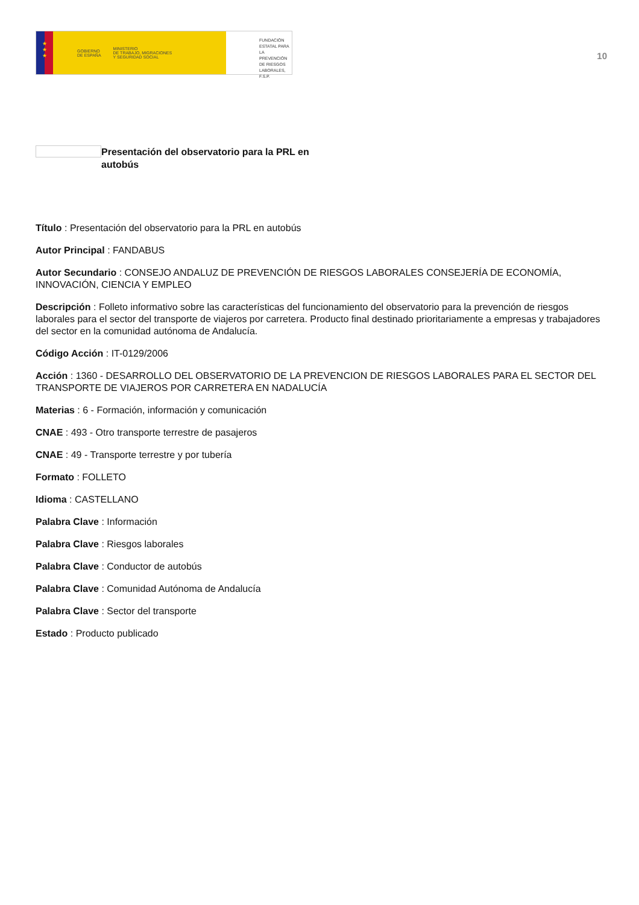★
★
★
GOBIERNO
DE ESPAÑA MINISTERIO
DE TRABAJO, MIGRACIONES
Y SEGURIDAD SOCIAL
FUNDACIÓN
ESTATAL PARA
LA PREVENCIÓN
DE RIESGOS
LABORALES, F.S.P.
10
Presentación del observatorio para la PRL en autobús
Título : Presentación del observatorio para la PRL en autobús
Autor Principal : FANDABUS
Autor Secundario : CONSEJO ANDALUZ DE PREVENCIÓN DE RIESGOS LABORALES CONSEJERÍA DE ECONOMÍA, INNOVACIÓN, CIENCIA Y EMPLEO
Descripción : Folleto informativo sobre las características del funcionamiento del observatorio para la prevención de riesgos laborales para el sector del transporte de viajeros por carretera. Producto final destinado prioritariamente a empresas y trabajadores del sector en la comunidad autónoma de Andalucía.
Código Acción : IT-0129/2006
Acción : 1360 - DESARROLLO DEL OBSERVATORIO DE LA PREVENCION DE RIESGOS LABORALES PARA EL SECTOR DEL TRANSPORTE DE VIAJEROS POR CARRETERA EN NADALUCÍA
Materias : 6 - Formación, información y comunicación
CNAE : 493 - Otro transporte terrestre de pasajeros
CNAE : 49 - Transporte terrestre y por tubería
Formato : FOLLETO
Idioma : CASTELLANO
Palabra Clave : Información
Palabra Clave : Riesgos laborales
Palabra Clave : Conductor de autobús
Palabra Clave : Comunidad Autónoma de Andalucía
Palabra Clave : Sector del transporte
Estado : Producto publicado